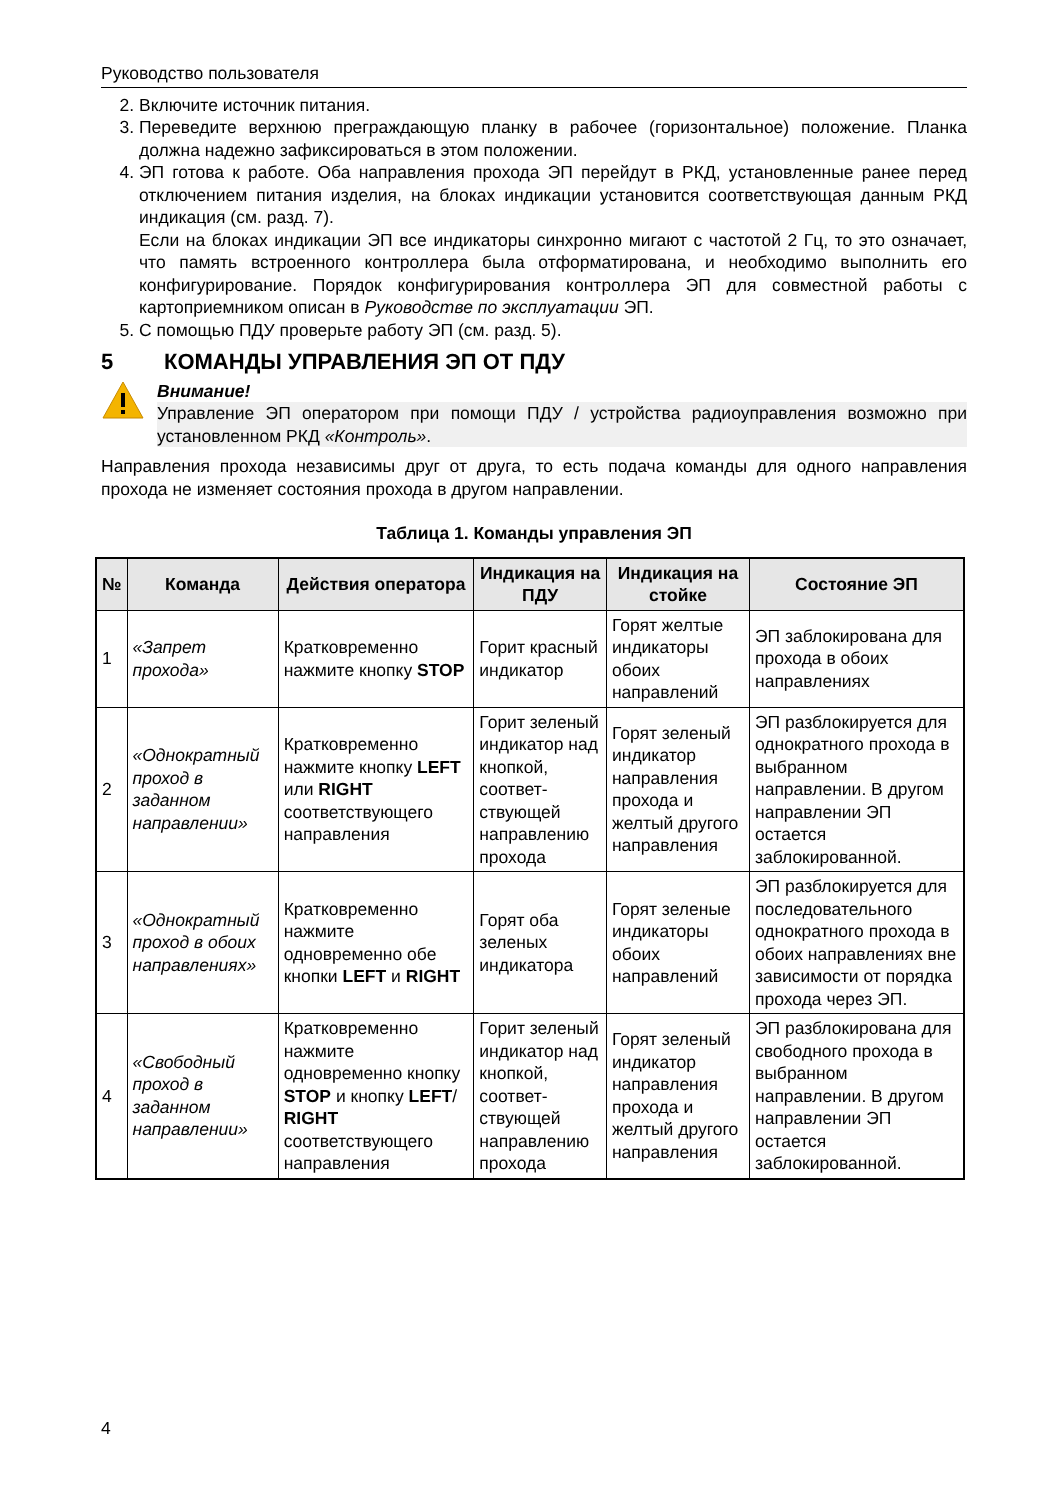Руководство пользователя
2. Включите источник питания.
3. Переведите верхнюю преграждающую планку в рабочее (горизонтальное) положение. Планка должна надежно зафиксироваться в этом положении.
4. ЭП готова к работе. Оба направления прохода ЭП перейдут в РКД, установленные ранее перед отключением питания изделия, на блоках индикации установится соответствующая данным РКД индикация (см. разд. 7).
Если на блоках индикации ЭП все индикаторы синхронно мигают с частотой 2 Гц, то это означает, что память встроенного контроллера была отформатирована, и необходимо выполнить его конфигурирование. Порядок конфигурирования контроллера ЭП для совместной работы с картоприемником описан в Руководстве по эксплуатации ЭП.
5. С помощью ПДУ проверьте работу ЭП (см. разд. 5).
5 КОМАНДЫ УПРАВЛЕНИЯ ЭП ОТ ПДУ
Внимание!
Управление ЭП оператором при помощи ПДУ / устройства радиоуправления возможно при установленном РКД «Контроль».
Направления прохода независимы друг от друга, то есть подача команды для одного направления прохода не изменяет состояния прохода в другом направлении.
Таблица 1. Команды управления ЭП
| № | Команда | Действия оператора | Индикация на ПДУ | Индикация на стойке | Состояние ЭП |
| --- | --- | --- | --- | --- | --- |
| 1 | «Запрет прохода» | Кратковременно нажмите кнопку STOP | Горит красный индикатор | Горят желтые индикаторы обоих направлений | ЭП заблокирована для прохода в обоих направлениях |
| 2 | «Однократный проход в заданном направлении» | Кратковременно нажмите кнопку LEFT или RIGHT соответствующего направления | Горит зеленый индикатор над кнопкой, соответ­ствующей направ­лению прохода | Горят зеленый индикатор направления прохода и желтый другого направления | ЭП разблокируется для однократного прохода в выбранном направлении. В другом направлении ЭП остается заблокированной. |
| 3 | «Однократный проход в обоих направлениях» | Кратковременно нажмите одновременно обе кнопки LEFT и RIGHT | Горят оба зеленых индикатора | Горят зеленые индикаторы обоих направлений | ЭП разблокируется для последовательного однократного прохода в обоих направлениях вне зависимости от порядка прохода через ЭП. |
| 4 | «Свободный проход в заданном направлении» | Кратковременно нажмите одновременно кнопку STOP и кнопку LEFT / RIGHT соответствующего направления | Горит зеленый индикатор над кнопкой, соответ­ствующей направ­лению прохода | Горят зеленый индикатор направления прохода и желтый другого направления | ЭП разблокирована для свободного прохода в выбранном направлении. В другом направлении ЭП остается заблокированной. |
4